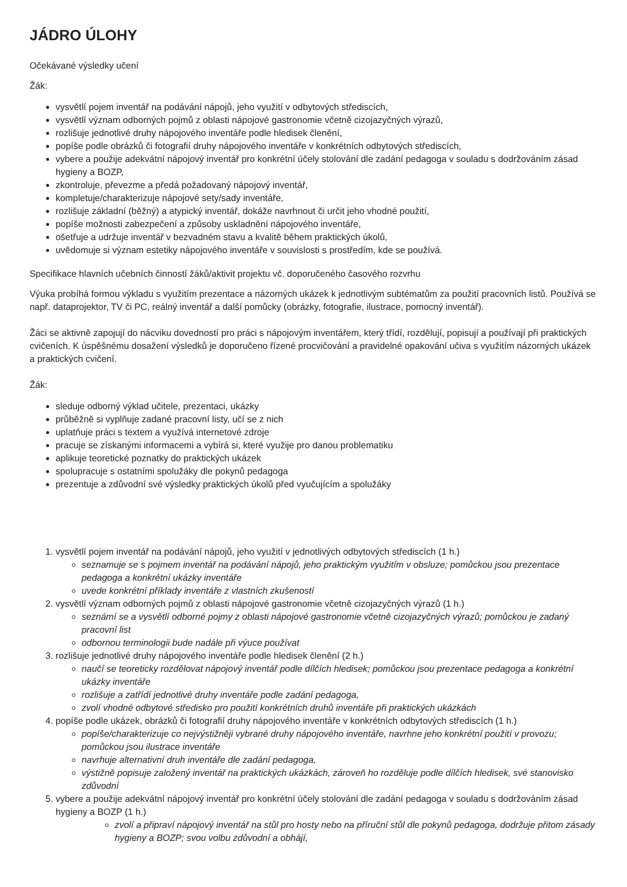JÁDRO ÚLOHY
Očekávané výsledky učení
Žák:
vysvětlí pojem inventář na podávání nápojů, jeho využití v odbytových střediscích,
vysvětlí význam odborných pojmů z oblasti nápojové gastronomie včetně cizojazyčných výrazů,
rozlišuje jednotlivé druhy nápojového inventáře podle hledisek členění,
popíše podle obrázků či fotografií druhy nápojového inventáře v konkrétních odbytových střediscích,
vybere a použije adekvátní nápojový inventář pro konkrétní účely stolování dle zadání pedagoga v souladu s dodržováním zásad hygieny a BOZP,
zkontroluje, převezme a předá požadovaný nápojový inventář,
kompletuje/charakterizuje nápojové sety/sady inventáře,
rozlišuje základní (běžný) a atypický inventář, dokáže navrhnout či určit jeho vhodné použití,
popíše možnosti zabezpečení a způsoby uskladnění nápojového inventáře,
ošetřuje a udržuje inventář v bezvadném stavu a kvalitě během praktických úkolů,
uvědomuje si význam estetiky nápojového inventáře v souvislosti s prostředím, kde se používá.
Specifikace hlavních učebních činností žáků/aktivit projektu vč. doporučeného časového rozvrhu
Výuka probíhá formou výkladu s využitím prezentace a názorných ukázek k jednotlivým subtématům za použití pracovních listů. Používá se např. dataprojektor, TV či PC, reálný inventář a další pomůcky (obrázky, fotografie, ilustrace, pomocný inventář).
Žáci se aktivně zapojují do nácviku dovedností pro práci s nápojovým inventářem, který třídí, rozdělují, popisují a používají při praktických cvičeních. K úspěšnému dosažení výsledků je doporučeno řízené procvičování a pravidelné opakování učiva s využitím názorných ukázek a praktických cvičení.
Žák:
sleduje odborný výklad učitele, prezentaci, ukázky
průběžně si vyplňuje zadané pracovní listy, učí se z nich
uplatňuje práci s textem a využívá internetové zdroje
pracuje se získanými informacemi a vybírá si, které využije pro danou problematiku
aplikuje teoretické poznatky do praktických ukázek
spolupracuje s ostatními spolužáky dle pokynů pedagoga
prezentuje a zdůvodní své výsledky praktických úkolů před vyučujícím a spolužáky
1. vysvětlí pojem inventář na podávání nápojů, jeho využití v jednotlivých odbytových střediscích (1 h.)
seznamuje se s pojmem inventář na podávání nápojů, jeho praktickým využitím v obsluze; pomůckou jsou prezentace pedagoga a konkrétní ukázky inventáře
uvede konkrétní příklady inventáře z vlastních zkušeností
2. vysvětlí význam odborných pojmů z oblasti nápojové gastronomie včetně cizojazyčných výrazů (1 h.)
seznámí se a vysvětlí odborné pojmy z oblasti nápojové gastronomie včetně cizojazyčných výrazů; pomůckou je zadaný pracovní list
odbornou terminologii bude nadále při výuce používat
3. rozlišuje jednotlivé druhy nápojového inventáře podle hledisek členění (2 h.)
naučí se teoreticky rozdělovat nápojový inventář podle dílčích hledisek; pomůckou jsou prezentace pedagoga a konkrétní ukázky inventáře
rozlišuje a zatřídí jednotlivé druhy inventáře podle zadání pedagoga,
zvolí vhodné odbytové středisko pro použití konkrétních druhů inventáře při praktických ukázkách
4. popíše podle ukázek, obrázků či fotografií druhy nápojového inventáře v konkrétních odbytových střediscích (1 h.)
popíše/charakterizuje co nejvýstižněji vybrané druhy nápojového inventáře, navrhne jeho konkrétní použití v provozu; pomůckou jsou ilustrace inventáře
navrhuje alternativní druh inventáře dle zadání pedagoga,
výstižně popisuje založený inventář na praktických ukázkách, zároveň ho rozděluje podle dílčích hledisek, své stanovisko zdůvodní
5. vybere a použije adekvátní nápojový inventář pro konkrétní účely stolování dle zadání pedagoga v souladu s dodržováním zásad hygieny a BOZP (1 h.)
zvolí a připraví nápojový inventář na stůl pro hosty nebo na příruční stůl dle pokynů pedagoga, dodržuje přitom zásady hygieny a BOZP; svou volbu zdůvodní a obhájí,